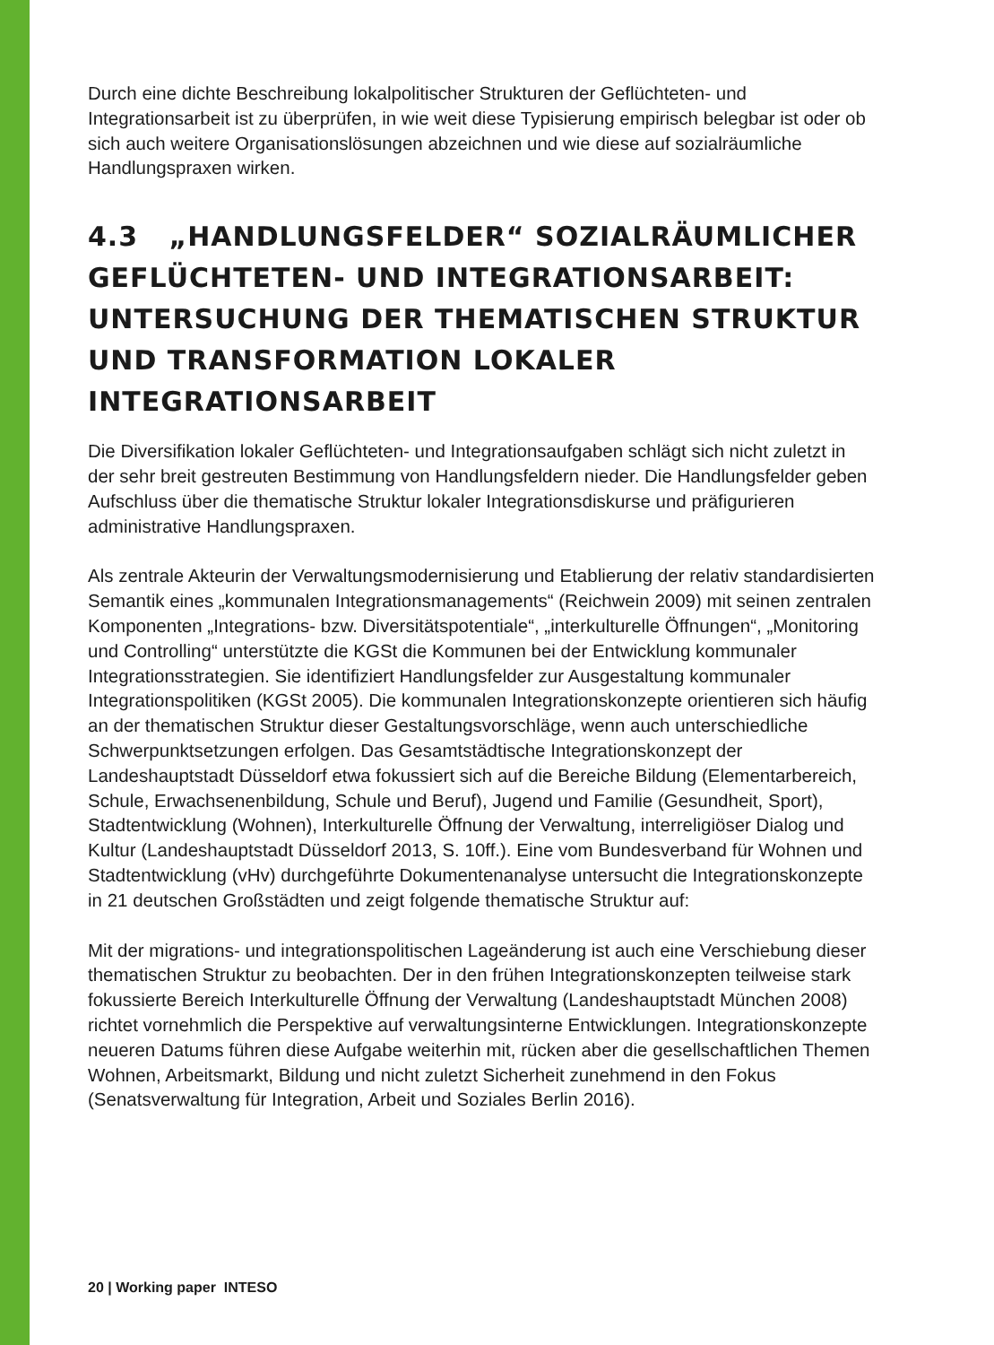Durch eine dichte Beschreibung lokalpolitischer Strukturen der Geflüchteten- und Integrationsarbeit ist zu überprüfen, in wie weit diese Typisierung empirisch belegbar ist oder ob sich auch weitere Organisationslösungen abzeichnen und wie diese auf sozialräumliche Handlungspraxen wirken.
4.3 „HANDLUNGSFELDER“ SOZIALRÄUMLICHER GEFLÜCHTETEN- UND INTEGRATIONSARBEIT: UNTERSUCHUNG DER THEMATISCHEN STRUKTUR UND TRANSFORMATION LOKALER INTEGRATIONSARBEIT
Die Diversifikation lokaler Geflüchteten- und Integrationsaufgaben schlägt sich nicht zuletzt in der sehr breit gestreuten Bestimmung von Handlungsfeldern nieder. Die Handlungsfelder geben Aufschluss über die thematische Struktur lokaler Integrationsdiskurse und präfigurieren administrative Handlungspraxen.
Als zentrale Akteurin der Verwaltungsmodernisierung und Etablierung der relativ standardisierten Semantik eines „kommunalen Integrationsmanagements“ (Reichwein 2009) mit seinen zentralen Komponenten „Integrations- bzw. Diversitätspotentiale“, „interkulturelle Öffnungen“, „Monitoring und Controlling“ unterstützte die KGSt die Kommunen bei der Entwicklung kommunaler Integrationsstrategien. Sie identifiziert Handlungsfelder zur Ausgestaltung kommunaler Integrationspolitiken (KGSt 2005). Die kommunalen Integrationskonzepte orientieren sich häufig an der thematischen Struktur dieser Gestaltungsvorschläge, wenn auch unterschiedliche Schwerpunktsetzungen erfolgen. Das Gesamtstädtische Integrationskonzept der Landeshauptstadt Düsseldorf etwa fokussiert sich auf die Bereiche Bildung (Elementarbereich, Schule, Erwachsenenbildung, Schule und Beruf), Jugend und Familie (Gesundheit, Sport), Stadtentwicklung (Wohnen), Interkulturelle Öffnung der Verwaltung, interreligiöser Dialog und Kultur (Landeshauptstadt Düsseldorf 2013, S. 10ff.). Eine vom Bundesverband für Wohnen und Stadtentwicklung (vHv) durchgeführte Dokumentenanalyse untersucht die Integrationskonzepte in 21 deutschen Großstädten und zeigt folgende thematische Struktur auf:
Mit der migrations- und integrationspolitischen Lageänderung ist auch eine Verschiebung dieser thematischen Struktur zu beobachten. Der in den frühen Integrationskonzepten teilweise stark fokussierte Bereich Interkulturelle Öffnung der Verwaltung (Landeshauptstadt München 2008) richtet vornehmlich die Perspektive auf verwaltungsinterne Entwicklungen. Integrationskonzepte neueren Datums führen diese Aufgabe weiterhin mit, rücken aber die gesellschaftlichen Themen Wohnen, Arbeitsmarkt, Bildung und nicht zuletzt Sicherheit zunehmend in den Fokus (Senatsverwaltung für Integration, Arbeit und Soziales Berlin 2016).
20 | Working paper INTESO